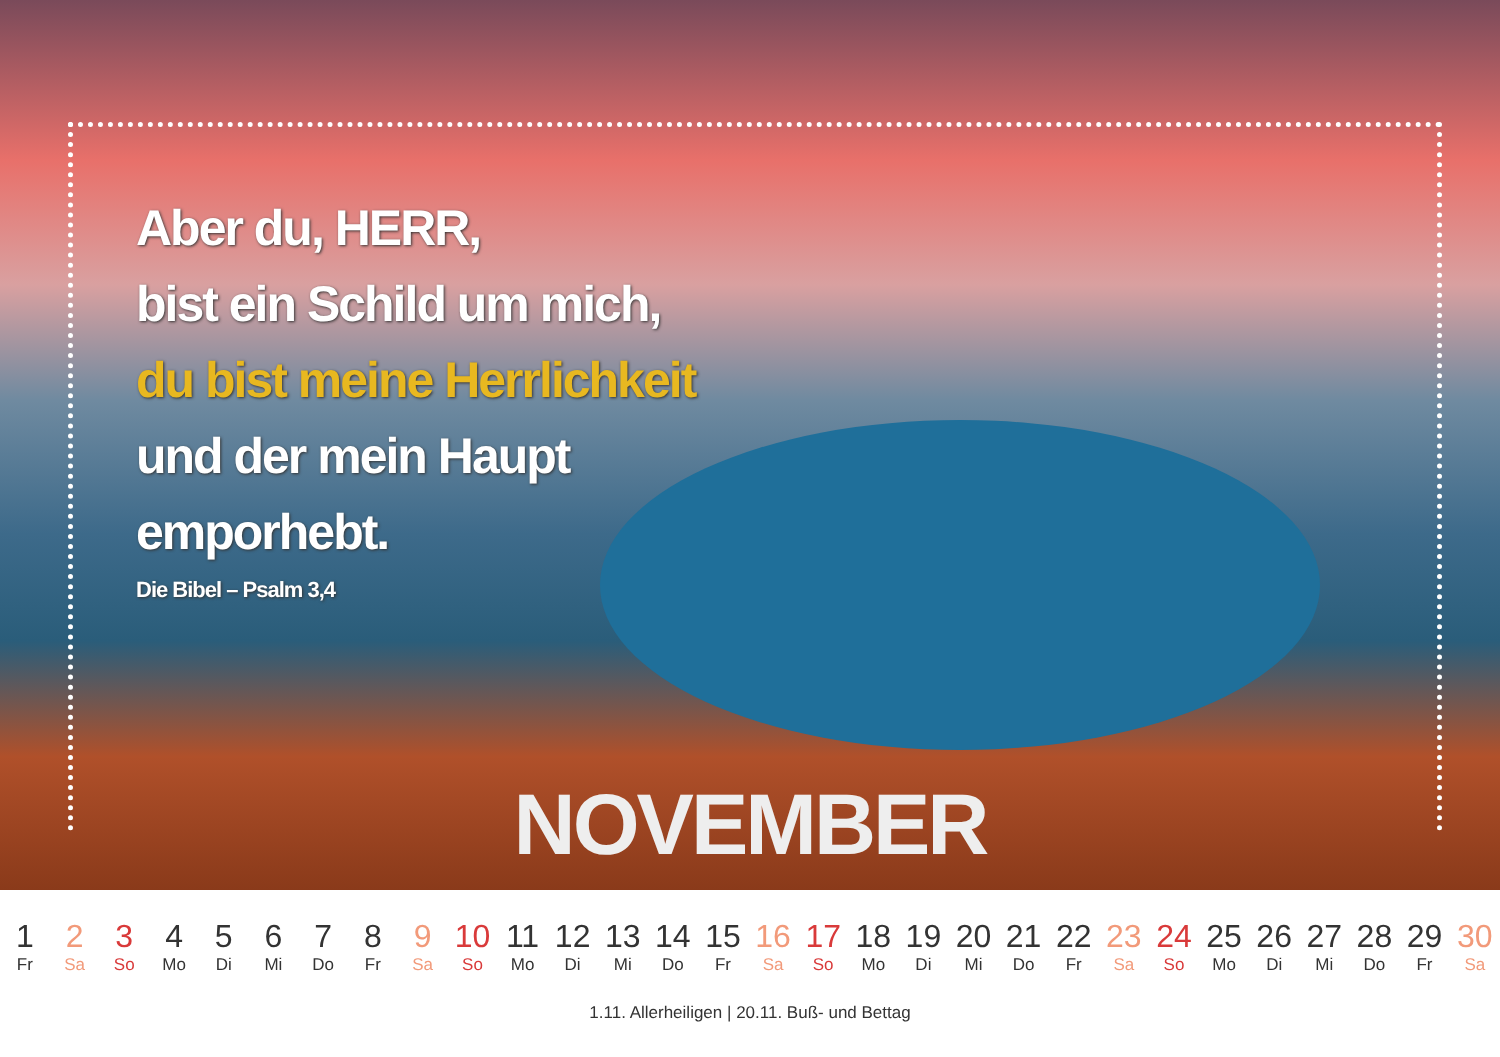Aber du, HERR,
bist ein Schild um mich,
du bist meine Herrlichkeit
und der mein Haupt
emporhebt.
Die Bibel – Psalm 3,4
NOVEMBER
| 1 | 2 | 3 | 4 | 5 | 6 | 7 | 8 | 9 | 10 | 11 | 12 | 13 | 14 | 15 | 16 | 17 | 18 | 19 | 20 | 21 | 22 | 23 | 24 | 25 | 26 | 27 | 28 | 29 | 30 |
| Fr | Sa | So | Mo | Di | Mi | Do | Fr | Sa | So | Mo | Di | Mi | Do | Fr | Sa | So | Mo | Di | Mi | Do | Fr | Sa | So | Mo | Di | Mi | Do | Fr | Sa |
1.11. Allerheiligen | 20.11. Buß- und Bettag